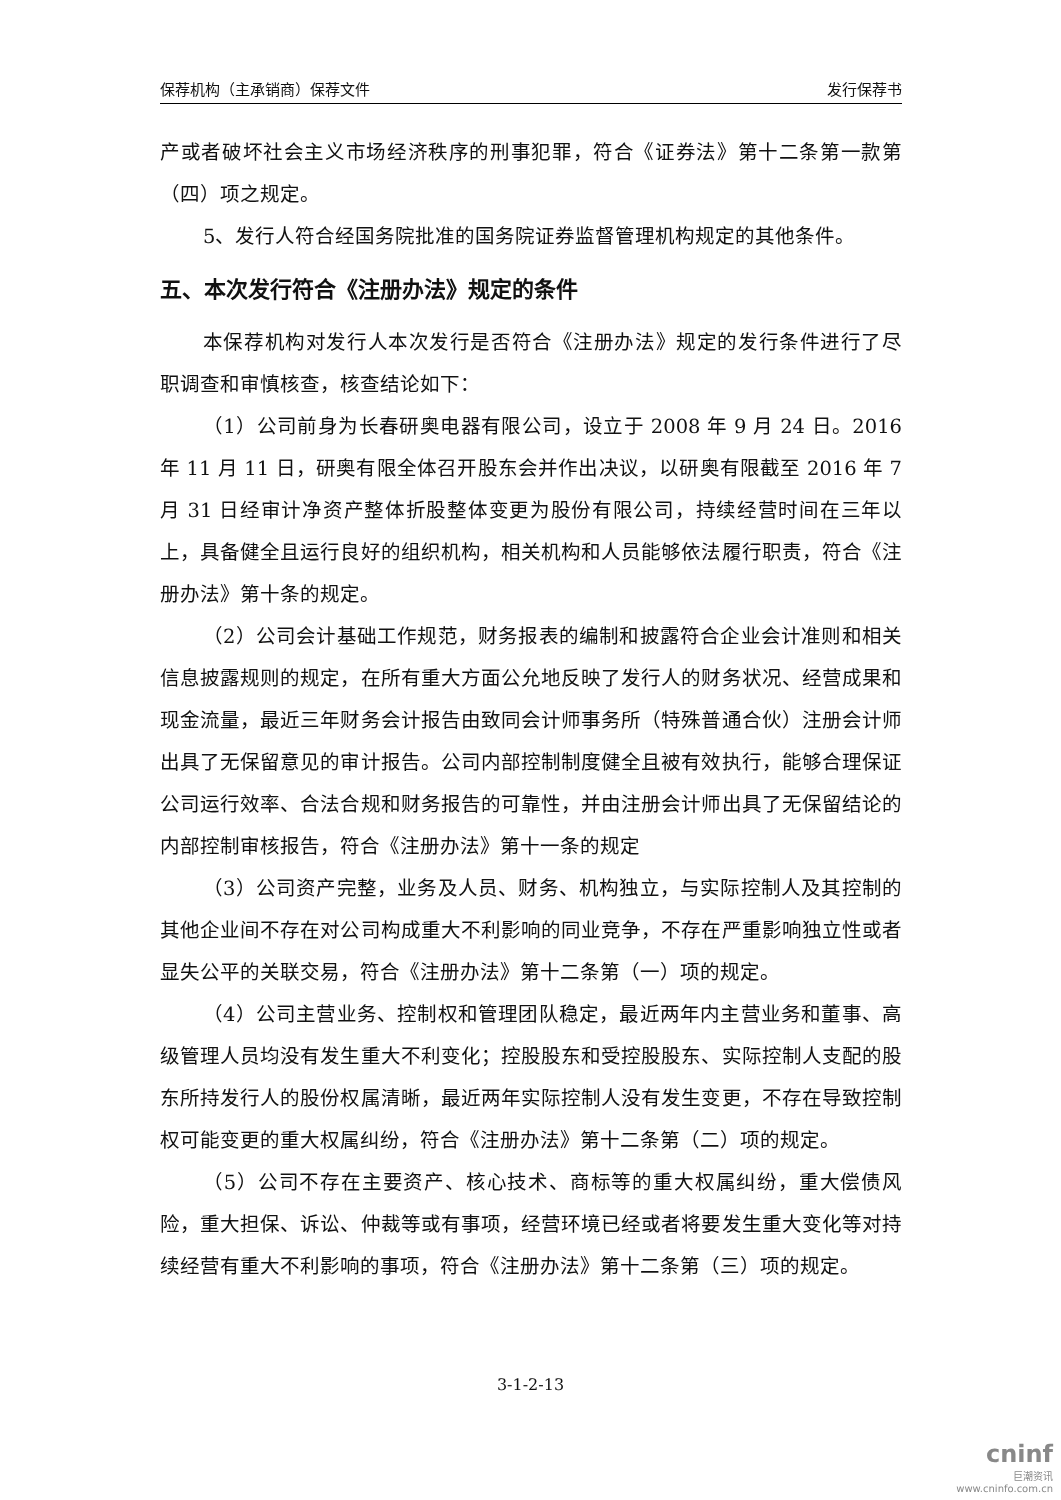保荐机构（主承销商）保荐文件 发行保荐书
产或者破坏社会主义市场经济秩序的刑事犯罪，符合《证券法》第十二条第一款第（四）项之规定。
5、发行人符合经国务院批准的国务院证券监督管理机构规定的其他条件。
五、本次发行符合《注册办法》规定的条件
本保荐机构对发行人本次发行是否符合《注册办法》规定的发行条件进行了尽职调查和审慎核查，核查结论如下：
（1）公司前身为长春研奥电器有限公司，设立于 2008 年 9 月 24 日。2016 年 11 月 11 日，研奥有限全体召开股东会并作出决议，以研奥有限截至 2016 年 7 月 31 日经审计净资产整体折股整体变更为股份有限公司，持续经营时间在三年以上，具备健全且运行良好的组织机构，相关机构和人员能够依法履行职责，符合《注册办法》第十条的规定。
（2）公司会计基础工作规范，财务报表的编制和披露符合企业会计准则和相关信息披露规则的规定，在所有重大方面公允地反映了发行人的财务状况、经营成果和现金流量，最近三年财务会计报告由致同会计师事务所（特殊普通合伙）注册会计师出具了无保留意见的审计报告。公司内部控制制度健全且被有效执行，能够合理保证公司运行效率、合法合规和财务报告的可靠性，并由注册会计师出具了无保留结论的内部控制审核报告，符合《注册办法》第十一条的规定
（3）公司资产完整，业务及人员、财务、机构独立，与实际控制人及其控制的其他企业间不存在对公司构成重大不利影响的同业竞争，不存在严重影响独立性或者显失公平的关联交易，符合《注册办法》第十二条第（一）项的规定。
（4）公司主营业务、控制权和管理团队稳定，最近两年内主营业务和董事、高级管理人员均没有发生重大不利变化；控股股东和受控股股东、实际控制人支配的股东所持发行人的股份权属清晰，最近两年实际控制人没有发生变更，不存在导致控制权可能变更的重大权属纠纷，符合《注册办法》第十二条第（二）项的规定。
（5）公司不存在主要资产、核心技术、商标等的重大权属纠纷，重大偿债风险，重大担保、诉讼、仲裁等或有事项，经营环境已经或者将要发生重大变化等对持续经营有重大不利影响的事项，符合《注册办法》第十二条第（三）项的规定。
3-1-2-13
cninf
巨潮资讯
www.cninfo.com.cn